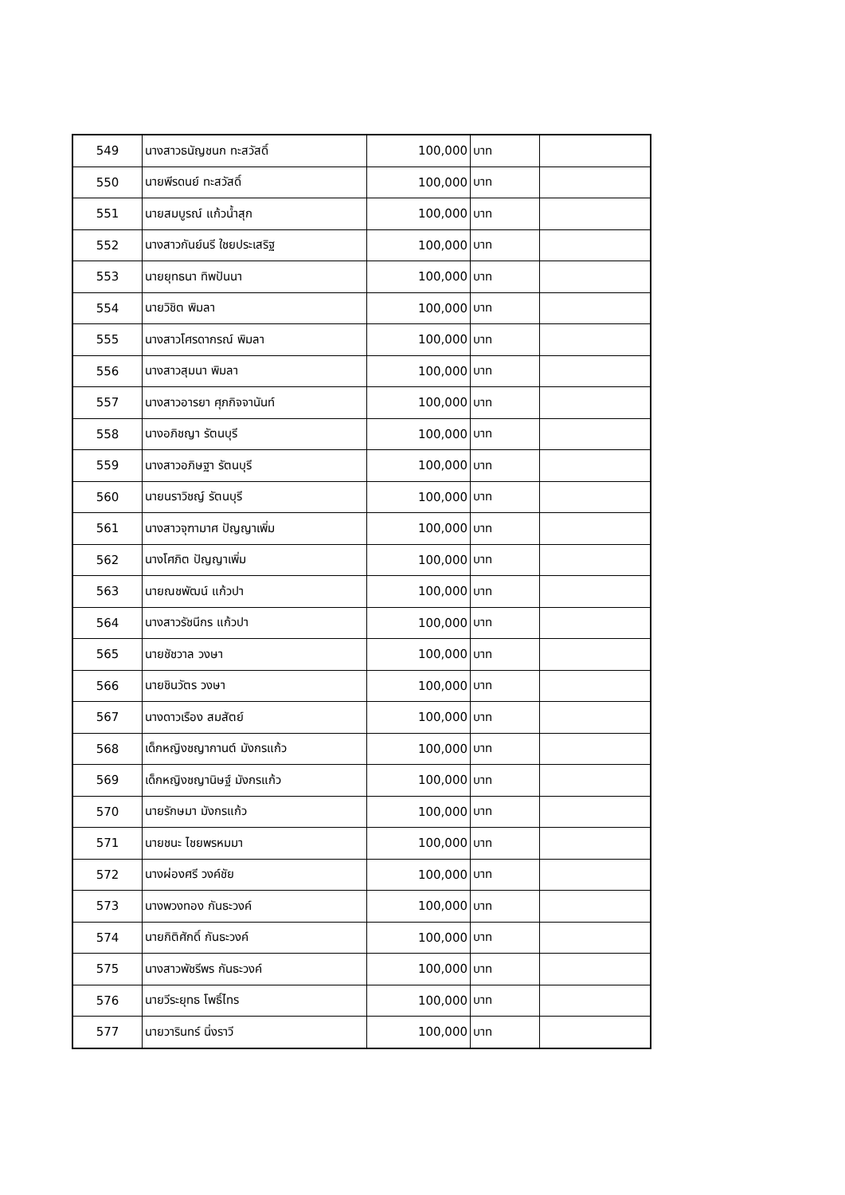| 549 | นางสาวธนัญชนก ทะสวัสดิ์ | 100,000 | บาท | |
| 550 | นายพีรดนย์ ทะสวัสดิ์ | 100,000 | บาท | |
| 551 | นายสมบูรณ์ แก้วน้ำสุก | 100,000 | บาท | |
| 552 | นางสาวกันย์นรี ใชยประเสริฐ | 100,000 | บาท | |
| 553 | นายยุทธนา ทิพปันนา | 100,000 | บาท | |
| 554 | นายวิชิต พิมลา | 100,000 | บาท | |
| 555 | นางสาวโศรดากรณ์ พิมลา | 100,000 | บาท | |
| 556 | นางสาวสุมนา พิมลา | 100,000 | บาท | |
| 557 | นางสาวอารยา ศุภกิจจานันท์ | 100,000 | บาท | |
| 558 | นางอภิชญา รัตนบุรี | 100,000 | บาท | |
| 559 | นางสาวอภิษฐา รัตนบุรี | 100,000 | บาท | |
| 560 | นายนราวิชญ์ รัตนบุรี | 100,000 | บาท | |
| 561 | นางสาวจุฑามาศ ปัญญาเพิ่ม | 100,000 | บาท | |
| 562 | นางโศภิต ปัญญาเพิ่ม | 100,000 | บาท | |
| 563 | นายณชพัฒน์ แก้วปา | 100,000 | บาท | |
| 564 | นางสาวรัชนีกร แก้วปา | 100,000 | บาท | |
| 565 | นายชัชวาล วงษา | 100,000 | บาท | |
| 566 | นายชินวัตร วงษา | 100,000 | บาท | |
| 567 | นางดาวเรือง สมสัตย์ | 100,000 | บาท | |
| 568 | เด็กหญิงชญากานต์ มังกรแก้ว | 100,000 | บาท | |
| 569 | เด็กหญิงชญานิษฐ์ มังกรแก้ว | 100,000 | บาท | |
| 570 | นายรักษมา มังกรแก้ว | 100,000 | บาท | |
| 571 | นายชนะ ไชยพรหมมา | 100,000 | บาท | |
| 572 | นางผ่องศรี วงค์ชัย | 100,000 | บาท | |
| 573 | นางพวงทอง กันธะวงค์ | 100,000 | บาท | |
| 574 | นายกิติศักดิ์ กันธะวงค์ | 100,000 | บาท | |
| 575 | นางสาวพัชรีพร กันธะวงค์ | 100,000 | บาท | |
| 576 | นายวีระยุทธ โพธิ์ไทร | 100,000 | บาท | |
| 577 | นายวารินทร์ นิ่งราวี | 100,000 | บาท | |